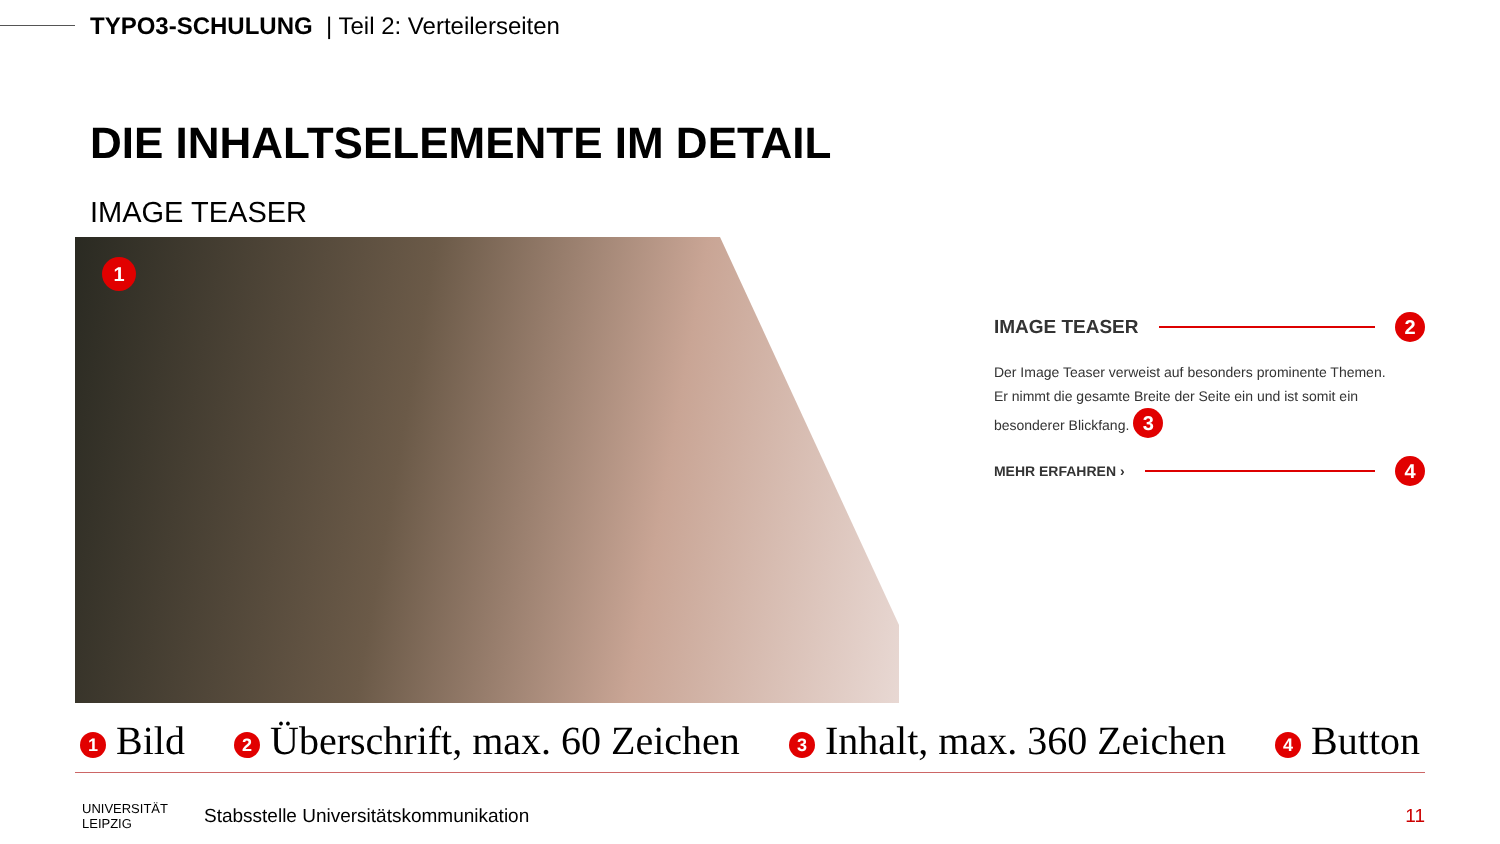TYPO3-SCHULUNG | Teil 2: Verteilerseiten
DIE INHALTSELEMENTE IM DETAIL
IMAGE TEASER
1
IMAGE TEASER 2
Der Image Teaser verweist auf besonders prominente Themen.
Er nimmt die gesamte Breite der Seite ein und ist somit ein besonderer Blickfang. 3
MEHR ERFAHREN › 4
1 Bild 2 Überschrift, max. 60 Zeichen 3 Inhalt, max. 360 Zeichen 4 Button
UNIVERSITÄT
LEIPZIG
Stabsstelle Universitätskommunikation
11